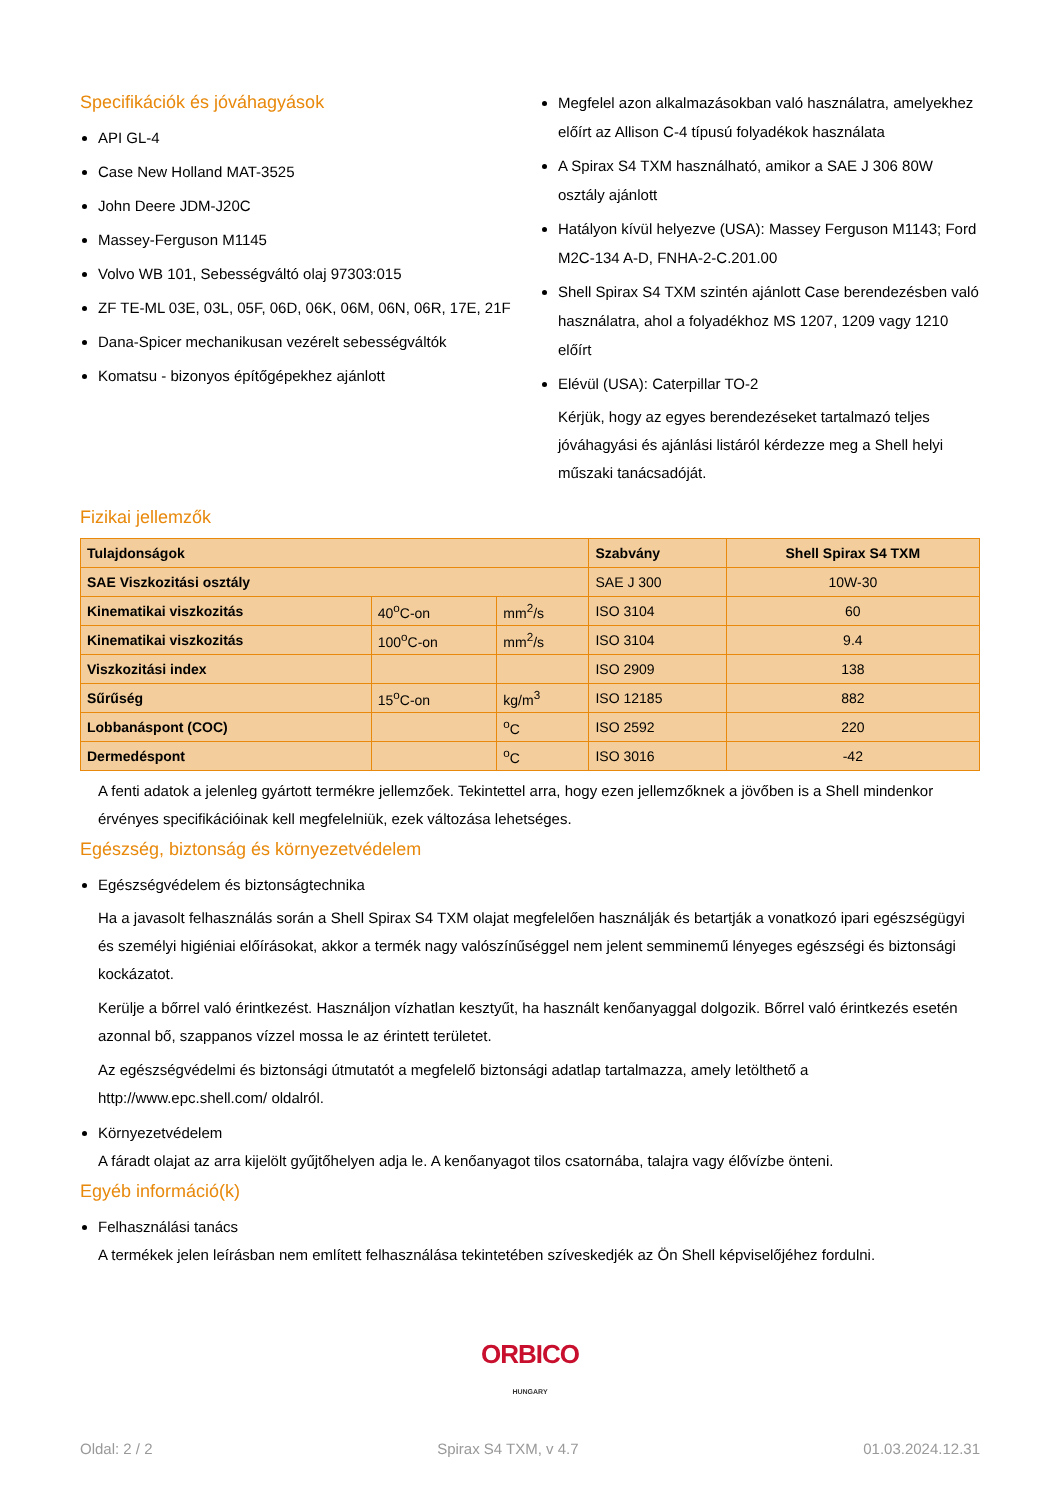Specifikációk és jóváhagyások
API GL-4
Case New Holland MAT-3525
John Deere JDM-J20C
Massey-Ferguson M1145
Volvo WB 101, Sebességváltó olaj 97303:015
ZF TE-ML 03E, 03L, 05F, 06D, 06K, 06M, 06N, 06R, 17E, 21F
Dana-Spicer mechanikusan vezérelt sebességváltók
Komatsu - bizonyos építőgépekhez ajánlott
Megfelel azon alkalmazásokban való használatra, amelyekhez előírt az Allison C-4 típusú folyadékok használata
A Spirax S4 TXM használható, amikor a SAE J 306 80W osztály ajánlott
Hatályon kívül helyezve (USA): Massey Ferguson M1143; Ford M2C-134 A-D, FNHA-2-C.201.00
Shell Spirax S4 TXM szintén ajánlott Case berendezésben való használatra, ahol a folyadékhoz MS 1207, 1209 vagy 1210 előírt
Elévül (USA): Caterpillar TO-2
Kérjük, hogy az egyes berendezéseket tartalmazó teljes jóváhagyási és ajánlási listáról kérdezze meg a Shell helyi műszaki tanácsadóját.
Fizikai jellemzők
| Tulajdonságok | | | Szabvány | Shell Spirax S4 TXM |
| --- | --- | --- | --- | --- |
| SAE Viszkozitási osztály | | | SAE J 300 | 10W-30 |
| Kinematikai viszkozitás | 40<sup>o</sup>C-on | mm<sup>2</sup>/s | ISO 3104 | 60 |
| Kinematikai viszkozitás | 100<sup>o</sup>C-on | mm<sup>2</sup>/s | ISO 3104 | 9.4 |
| Viszkozitási index | | | ISO 2909 | 138 |
| Sűrűség | 15<sup>o</sup>C-on | kg/m<sup>3</sup> | ISO 12185 | 882 |
| Lobbanáspont (COC) | | <sup>o</sup> C | ISO 2592 | 220 |
| Dermedéspont | | <sup>o</sup> C | ISO 3016 | -42 |
A fenti adatok a jelenleg gyártott termékre jellemzőek. Tekintettel arra, hogy ezen jellemzőknek a jövőben is a Shell mindenkor érvényes specifikációinak kell megfelelniük, ezek változása lehetséges.
Egészség, biztonság és környezetvédelem
Egészségvédelem és biztonságtechnika
Ha a javasolt felhasználás során a Shell Spirax S4 TXM olajat megfelelően használják és betartják a vonatkozó ipari egészségügyi és személyi higiéniai előírásokat, akkor a termék nagy valószínűséggel nem jelent semminemű lényeges egészségi és biztonsági kockázatot.
Kerülje a bőrrel való érintkezést. Használjon vízhatlan kesztyűt, ha használt kenőanyaggal dolgozik. Bőrrel való érintkezés esetén azonnal bő, szappanos vízzel mossa le az érintett területet.
Az egészségvédelmi és biztonsági útmutatót a megfelelő biztonsági adatlap tartalmazza, amely letölthető a http://www.epc.shell.com/ oldalról.
Környezetvédelem
A fáradt olajat az arra kijelölt gyűjtőhelyen adja le. A kenőanyagot tilos csatornába, talajra vagy élővízbe önteni.
Egyéb információ(k)
Felhasználási tanács
A termékek jelen leírásban nem említett felhasználása tekintetében szíveskedjék az Ön Shell képviselőjéhez fordulni.
ORBICO
HUNGARY
Oldal: 2 / 2 Spirax S4 TXM, v 4.7 01.03.2024.12.31